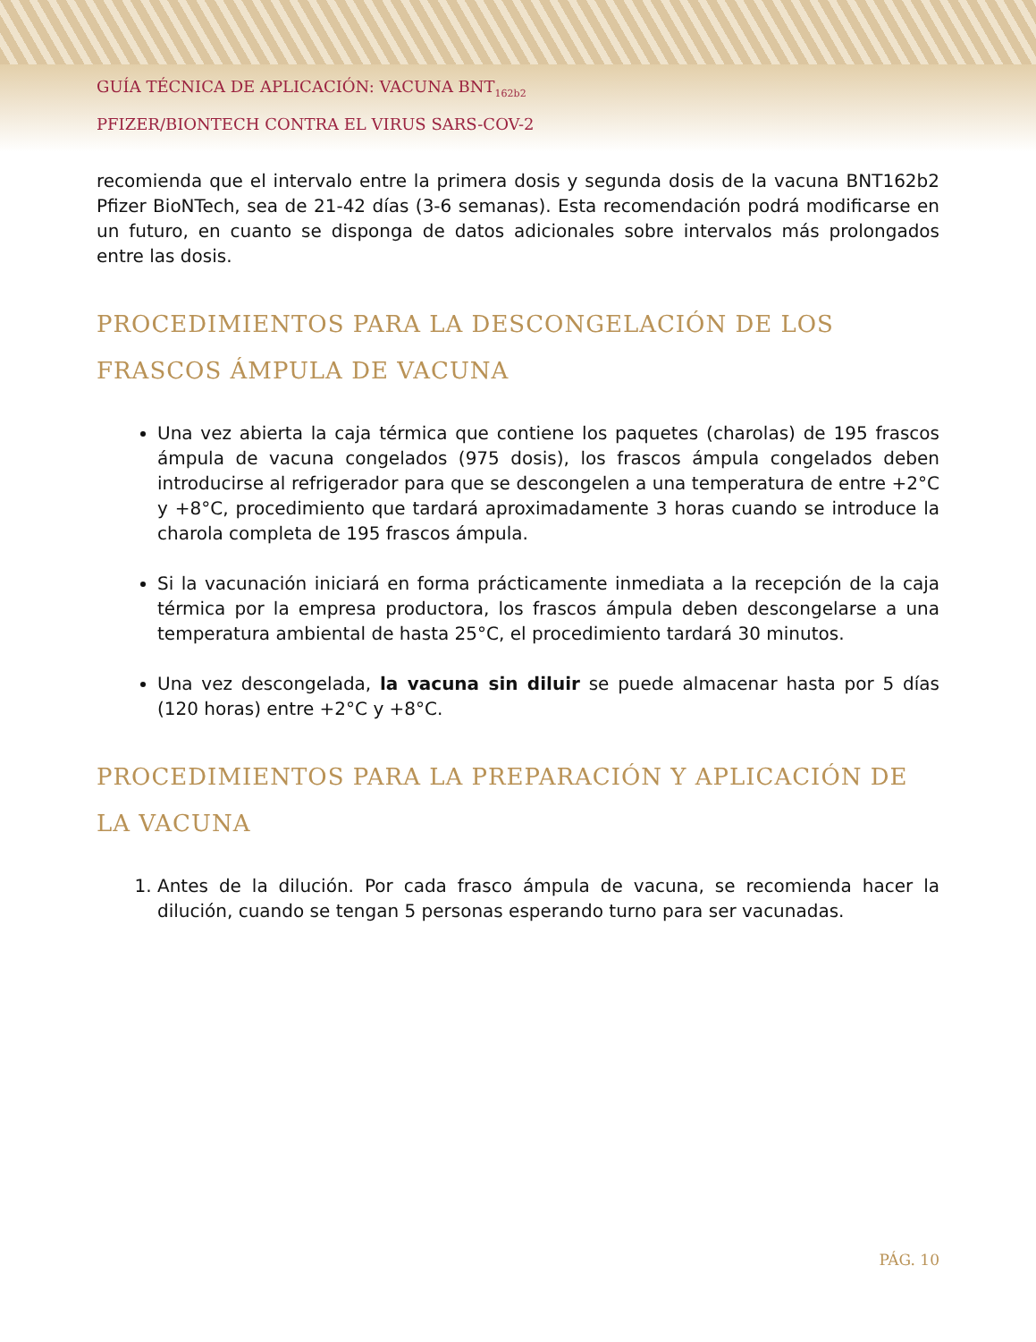GUÍA TÉCNICA DE APLICACIÓN: VACUNA BNT<sub>162b2</sub>
PFIZER/BIONTECH CONTRA EL VIRUS SARS-COV-2
recomienda que el intervalo entre la primera dosis y segunda dosis de la vacuna BNT162b2 Pfizer BioNTech, sea de 21-42 días (3-6 semanas). Esta recomendación podrá modificarse en un futuro, en cuanto se disponga de datos adicionales sobre intervalos más prolongados entre las dosis.
PROCEDIMIENTOS PARA LA DESCONGELACIÓN DE LOS FRASCOS ÁMPULA DE VACUNA
Una vez abierta la caja térmica que contiene los paquetes (charolas) de 195 frascos ámpula de vacuna congelados (975 dosis), los frascos ámpula congelados deben introducirse al refrigerador para que se descongelen a una temperatura de entre +2°C y +8°C, procedimiento que tardará aproximadamente 3 horas cuando se introduce la charola completa de 195 frascos ámpula.
Si la vacunación iniciará en forma prácticamente inmediata a la recepción de la caja térmica por la empresa productora, los frascos ámpula deben descongelarse a una temperatura ambiental de hasta 25°C, el procedimiento tardará 30 minutos.
Una vez descongelada, la vacuna sin diluir se puede almacenar hasta por 5 días (120 horas) entre +2°C y +8°C.
PROCEDIMIENTOS PARA LA PREPARACIÓN Y APLICACIÓN DE LA VACUNA
1. Antes de la dilución. Por cada frasco ámpula de vacuna, se recomienda hacer la dilución, cuando se tengan 5 personas esperando turno para ser vacunadas.
PÁG. 10